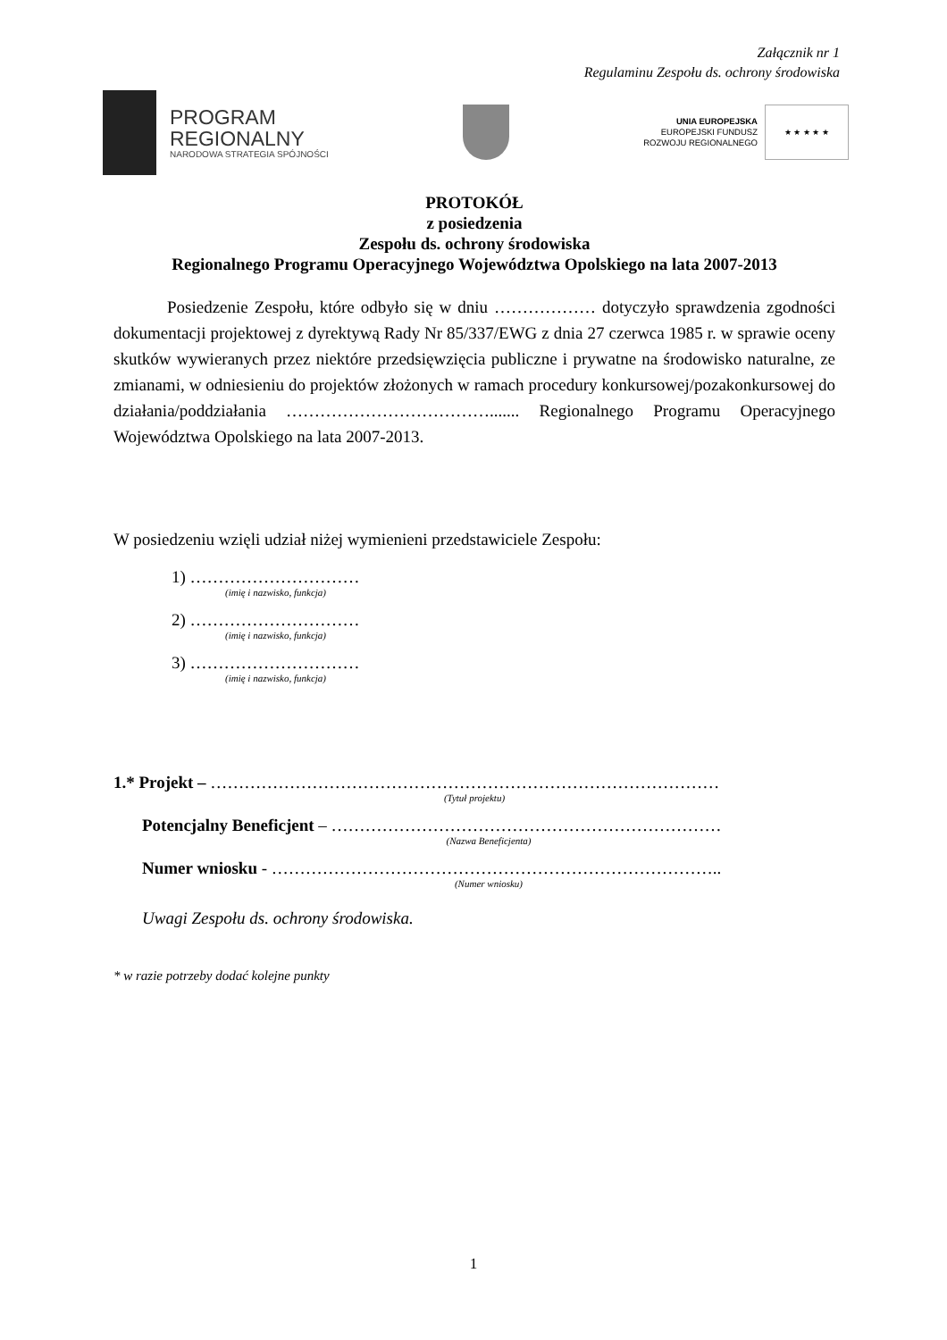Załącznik nr 1
Regulaminu Zespołu ds. ochrony środowiska
PROGRAM
REGIONALNY
NARODOWA STRATEGIA SPÓJNOŚCI
UNIA EUROPEJSKA
EUROPEJSKI FUNDUSZ
ROZWOJU REGIONALNEGO
★ ★ ★ ★ ★
PROTOKÓŁ
z posiedzenia
Zespołu ds. ochrony środowiska
Regionalnego Programu Operacyjnego Województwa Opolskiego na lata 2007-2013
Posiedzenie Zespołu, które odbyło się w dniu ……………… dotyczyło sprawdzenia zgodności dokumentacji projektowej z dyrektywą Rady Nr 85/337/EWG z dnia 27 czerwca 1985 r. w sprawie oceny skutków wywieranych przez niektóre przedsięwzięcia publiczne i prywatne na środowisko naturalne, ze zmianami, w odniesieniu do projektów złożonych w ramach procedury konkursowej/pozakonkursowej do działania/poddziałania ………………………………....... Regionalnego Programu Operacyjnego Województwa Opolskiego na lata 2007-2013.
W posiedzeniu wzięli udział niżej wymienieni przedstawiciele Zespołu:
1) …………………………
(imię i nazwisko, funkcja)
2) …………………………
(imię i nazwisko, funkcja)
3) …………………………
(imię i nazwisko, funkcja)
1.* Projekt – ………………………………………………………………………………
(Tytuł projektu)
Potencjalny Beneficjent – ……………………………………………………………
(Nazwa Beneficjenta)
Numer wniosku - ……………………………………………………………………..
(Numer wniosku)
Uwagi Zespołu ds. ochrony środowiska.
* w razie potrzeby dodać kolejne punkty
1